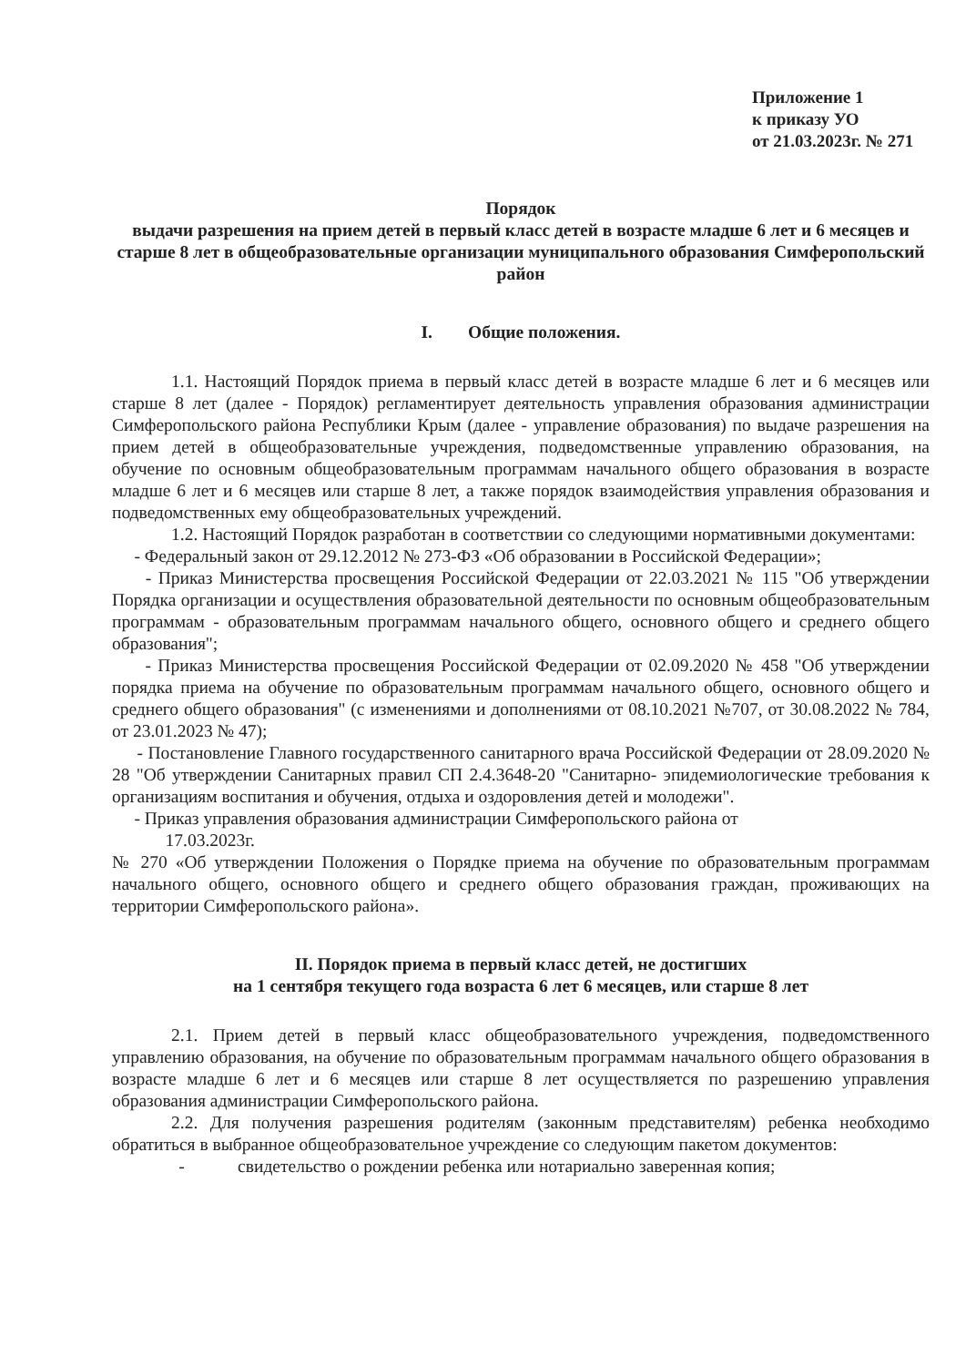Приложение 1
к приказу УО
от 21.03.2023г. № 271
Порядок
выдачи разрешения на прием детей в первый класс детей в возрасте младше 6 лет и 6 месяцев и старше 8 лет в общеобразовательные организации муниципального образования Симферопольский район
I. Общие положения.
1.1. Настоящий Порядок приема в первый класс детей в возрасте младше 6 лет и 6 месяцев или старше 8 лет (далее - Порядок) регламентирует деятельность управления образования администрации Симферопольского района Республики Крым (далее - управление образования) по выдаче разрешения на прием детей в общеобразовательные учреждения, подведомственные управлению образования, на обучение по основным общеобразовательным программам начального общего образования в возрасте младше 6 лет и 6 месяцев или старше 8 лет, а также порядок взаимодействия управления образования и подведомственных ему общеобразовательных учреждений.
1.2. Настоящий Порядок разработан в соответствии со следующими нормативными документами:
- Федеральный закон от 29.12.2012 № 273-ФЗ «Об образовании в Российской Федерации»;
- Приказ Министерства просвещения Российской Федерации от 22.03.2021 № 115 "Об утверждении Порядка организации и осуществления образовательной деятельности по основным общеобразовательным программам - образовательным программам начального общего, основного общего и среднего общего образования";
- Приказ Министерства просвещения Российской Федерации от 02.09.2020 № 458 "Об утверждении порядка приема на обучение по образовательным программам начального общего, основного общего и среднего общего образования" (с изменениями и дополнениями от 08.10.2021 №707, от 30.08.2022 № 784, от 23.01.2023 № 47);
- Постановление Главного государственного санитарного врача Российской Федерации от 28.09.2020 № 28 "Об утверждении Санитарных правил СП 2.4.3648-20 "Санитарно- эпидемиологические требования к организациям воспитания и обучения, отдыха и оздоровления детей и молодежи".
- Приказ управления образования администрации Симферопольского района от
17.03.2023г.
№ 270 «Об утверждении Положения о Порядке приема на обучение по образовательным программам начального общего, основного общего и среднего общего образования граждан, проживающих на территории Симферопольского района».
II. Порядок приема в первый класс детей, не достигших
на 1 сентября текущего года возраста 6 лет 6 месяцев, или старше 8 лет
2.1. Прием детей в первый класс общеобразовательного учреждения, подведомственного управлению образования, на обучение по образовательным программам начального общего образования в возрасте младше 6 лет и 6 месяцев или старше 8 лет осуществляется по разрешению управления образования администрации Симферопольского района.
2.2. Для получения разрешения родителям (законным представителям) ребенка необходимо обратиться в выбранное общеобразовательное учреждение со следующим пакетом документов:
- свидетельство о рождении ребенка или нотариально заверенная копия;